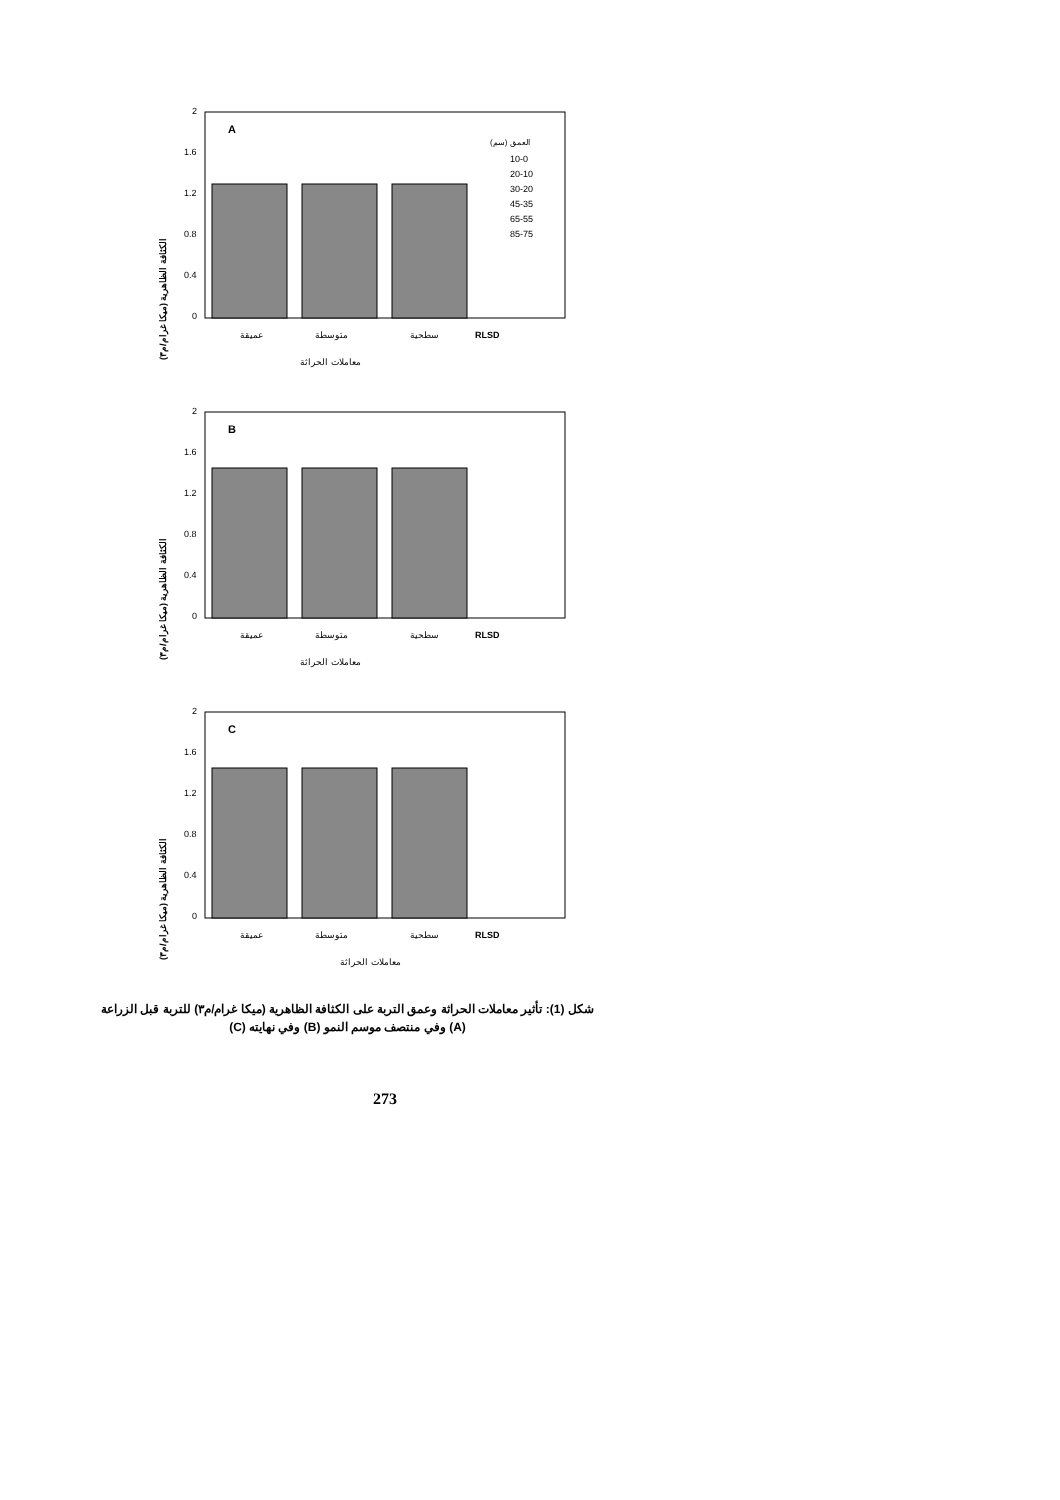الكثافة الظاهرية (ميكا غرام/م٣)
2
1.6
1.2
0.8
0.4
0
A
العمق (سم)
10-0
20-10
30-20
45-35
65-55
85-75
عميقة
متوسطة
سطحية
RLSD
معاملات الحراثة
الكثافة الظاهرية (ميكا غرام/م٣)
2
1.6
1.2
0.8
0.4
0
B
عميقة
متوسطة
سطحية
RLSD
معاملات الحراثة
الكثافة الظاهرية (ميكا غرام/م٣)
2
1.6
1.2
0.8
0.4
0
C
عميقة
متوسطة
سطحية
RLSD
معاملات الحراثة
شكل (1): تأثير معاملات الحراثة وعمق التربة على الكثافة الظاهرية (ميكا غرام/م٣) للتربة قبل الزراعة (A) وفي منتصف موسم النمو (B) وفي نهايته (C)
273